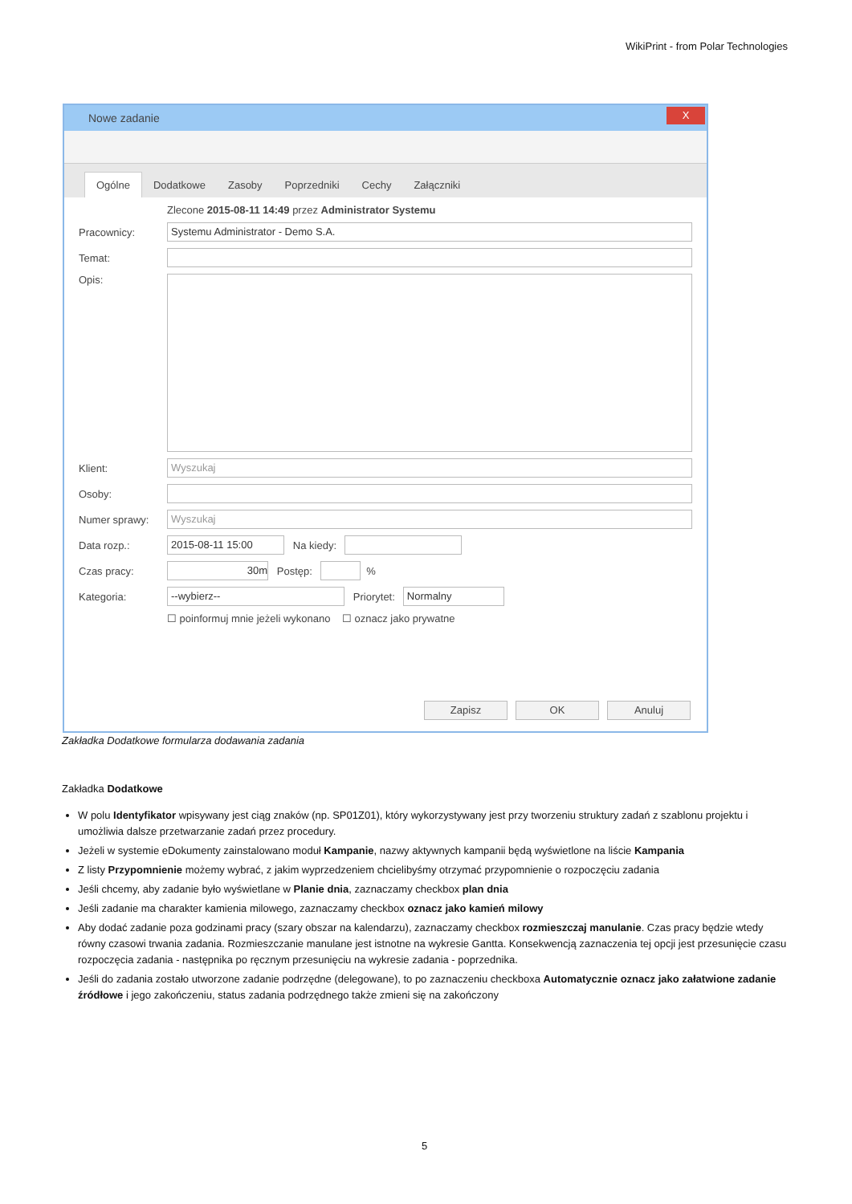WikiPrint - from Polar Technologies
Nowe zadanie
X
Ogólne Dodatkowe Zasoby Poprzedniki Cechy Załączniki
Zlecone 2015-08-11 14:49 przez Administrator Systemu
Pracownicy:
Systemu Administrator - Demo S.A.
Temat:
Opis:
Klient:
Wyszukaj
Osoby:
Numer sprawy:
Wyszukaj
Data rozp.:
2015-08-11 15:00
Na kiedy:
Czas pracy:
30m
Postęp:
%
Kategoria:
--wybierz--
Priorytet:
Normalny
☐ poinformuj mnie jeżeli wykonano ☐ oznacz jako prywatne
Zapisz OK Anuluj
Zakładka Dodatkowe formularza dodawania zadania
Zakładka Dodatkowe
W polu Identyfikator wpisywany jest ciąg znaków (np. SP01Z01), który wykorzystywany jest przy tworzeniu struktury zadań z szablonu projektu i umożliwia dalsze przetwarzanie zadań przez procedury.
Jeżeli w systemie eDokumenty zainstalowano moduł Kampanie, nazwy aktywnych kampanii będą wyświetlone na liście Kampania
Z listy Przypomnienie możemy wybrać, z jakim wyprzedzeniem chcielibyśmy otrzymać przypomnienie o rozpoczęciu zadania
Jeśli chcemy, aby zadanie było wyświetlane w Planie dnia, zaznaczamy checkbox plan dnia
Jeśli zadanie ma charakter kamienia milowego, zaznaczamy checkbox oznacz jako kamień milowy
Aby dodać zadanie poza godzinami pracy (szary obszar na kalendarzu), zaznaczamy checkbox rozmieszczaj manulanie. Czas pracy będzie wtedy równy czasowi trwania zadania. Rozmieszczanie manulane jest istnotne na wykresie Gantta. Konsekwencją zaznaczenia tej opcji jest przesunięcie czasu rozpoczęcia zadania - następnika po ręcznym przesunięciu na wykresie zadania - poprzednika.
Jeśli do zadania zostało utworzone zadanie podrzędne (delegowane), to po zaznaczeniu checkboxa Automatycznie oznacz jako załatwione zadanie źródłowe i jego zakończeniu, status zadania podrzędnego także zmieni się na zakończony
5